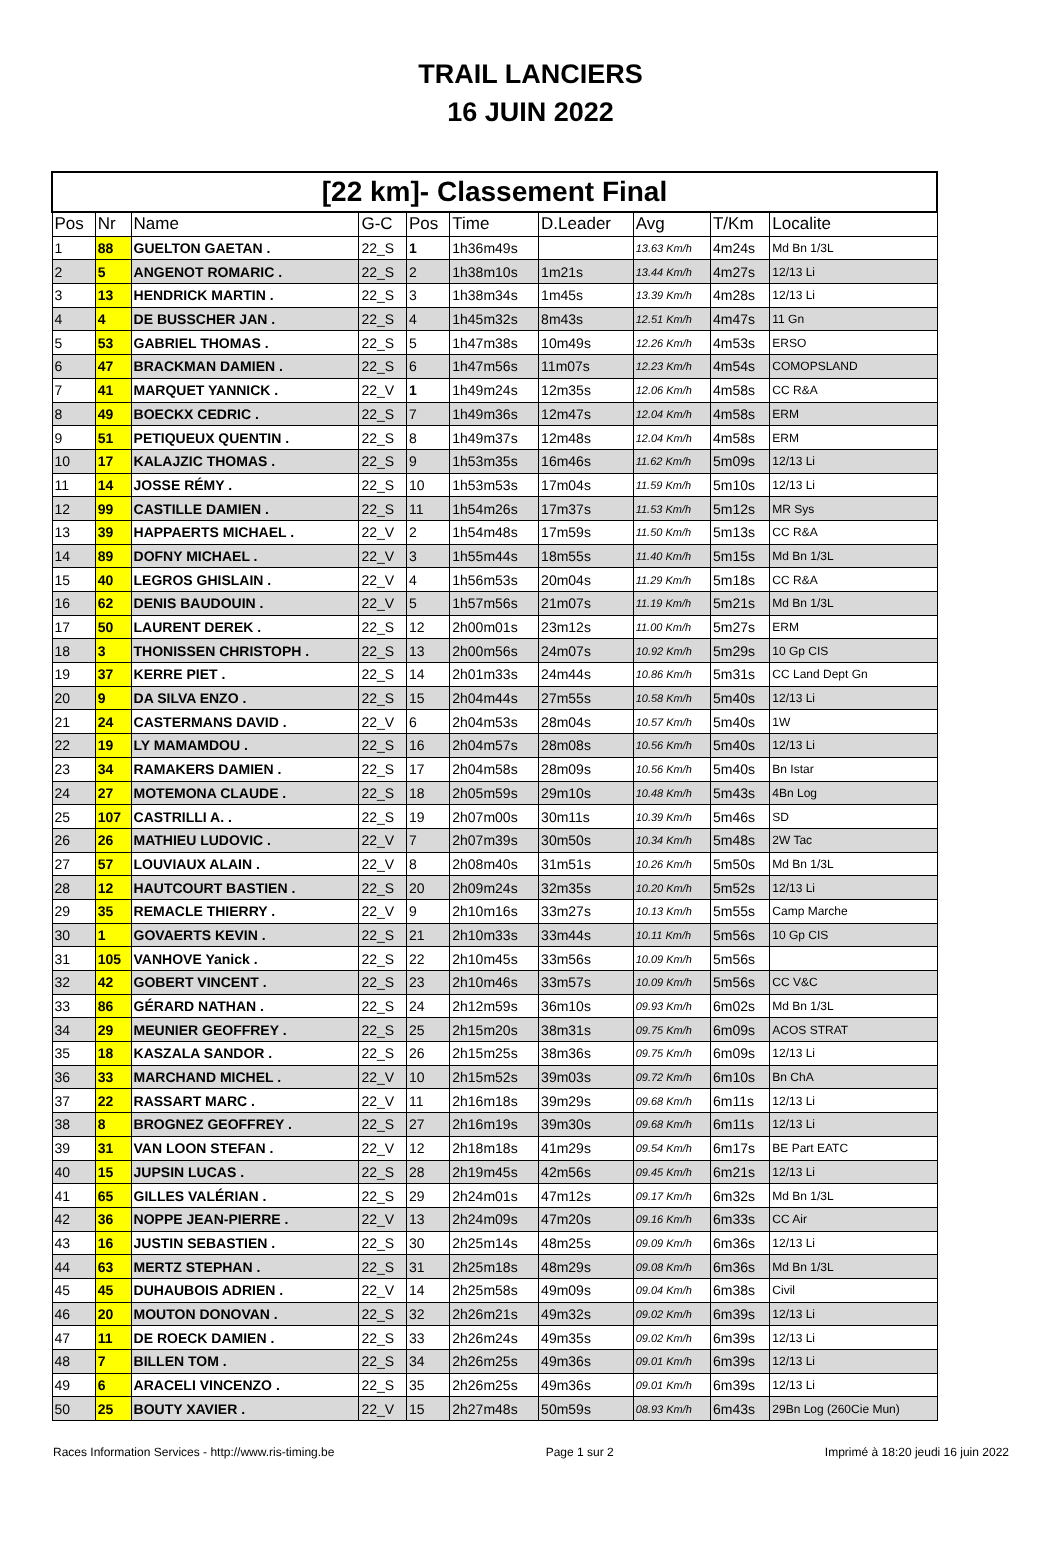TRAIL LANCIERS
16 JUIN 2022
| [22 km]- Classement Final | | | | | | | | | |
| Pos | Nr | Name | G-C | Pos | Time | D.Leader | Avg | T/Km | Localite |
| 1 | 88 | GUELTON GAETAN . | 22_S | 1 | 1h36m49s | | 13.63 Km/h | 4m24s | Md Bn 1/3L |
| 2 | 5 | ANGENOT ROMARIC . | 22_S | 2 | 1h38m10s | 1m21s | 13.44 Km/h | 4m27s | 12/13 Li |
| 3 | 13 | HENDRICK MARTIN . | 22_S | 3 | 1h38m34s | 1m45s | 13.39 Km/h | 4m28s | 12/13 Li |
| 4 | 4 | DE BUSSCHER JAN . | 22_S | 4 | 1h45m32s | 8m43s | 12.51 Km/h | 4m47s | 11 Gn |
| 5 | 53 | GABRIEL THOMAS . | 22_S | 5 | 1h47m38s | 10m49s | 12.26 Km/h | 4m53s | ERSO |
| 6 | 47 | BRACKMAN DAMIEN . | 22_S | 6 | 1h47m56s | 11m07s | 12.23 Km/h | 4m54s | COMOPSLAND |
| 7 | 41 | MARQUET YANNICK . | 22_V | 1 | 1h49m24s | 12m35s | 12.06 Km/h | 4m58s | CC R&A |
| 8 | 49 | BOECKX CEDRIC . | 22_S | 7 | 1h49m36s | 12m47s | 12.04 Km/h | 4m58s | ERM |
| 9 | 51 | PETIQUEUX QUENTIN . | 22_S | 8 | 1h49m37s | 12m48s | 12.04 Km/h | 4m58s | ERM |
| 10 | 17 | KALAJZIC THOMAS . | 22_S | 9 | 1h53m35s | 16m46s | 11.62 Km/h | 5m09s | 12/13 Li |
| 11 | 14 | JOSSE RÉMY . | 22_S | 10 | 1h53m53s | 17m04s | 11.59 Km/h | 5m10s | 12/13 Li |
| 12 | 99 | CASTILLE DAMIEN . | 22_S | 11 | 1h54m26s | 17m37s | 11.53 Km/h | 5m12s | MR Sys |
| 13 | 39 | HAPPAERTS MICHAEL . | 22_V | 2 | 1h54m48s | 17m59s | 11.50 Km/h | 5m13s | CC R&A |
| 14 | 89 | DOFNY MICHAEL . | 22_V | 3 | 1h55m44s | 18m55s | 11.40 Km/h | 5m15s | Md Bn 1/3L |
| 15 | 40 | LEGROS GHISLAIN . | 22_V | 4 | 1h56m53s | 20m04s | 11.29 Km/h | 5m18s | CC R&A |
| 16 | 62 | DENIS BAUDOUIN . | 22_V | 5 | 1h57m56s | 21m07s | 11.19 Km/h | 5m21s | Md Bn 1/3L |
| 17 | 50 | LAURENT DEREK . | 22_S | 12 | 2h00m01s | 23m12s | 11.00 Km/h | 5m27s | ERM |
| 18 | 3 | THONISSEN CHRISTOPH . | 22_S | 13 | 2h00m56s | 24m07s | 10.92 Km/h | 5m29s | 10 Gp CIS |
| 19 | 37 | KERRE PIET . | 22_S | 14 | 2h01m33s | 24m44s | 10.86 Km/h | 5m31s | CC Land Dept Gn |
| 20 | 9 | DA SILVA ENZO . | 22_S | 15 | 2h04m44s | 27m55s | 10.58 Km/h | 5m40s | 12/13 Li |
| 21 | 24 | CASTERMANS DAVID . | 22_V | 6 | 2h04m53s | 28m04s | 10.57 Km/h | 5m40s | 1W |
| 22 | 19 | LY MAMAMDOU . | 22_S | 16 | 2h04m57s | 28m08s | 10.56 Km/h | 5m40s | 12/13 Li |
| 23 | 34 | RAMAKERS DAMIEN . | 22_S | 17 | 2h04m58s | 28m09s | 10.56 Km/h | 5m40s | Bn Istar |
| 24 | 27 | MOTEMONA CLAUDE . | 22_S | 18 | 2h05m59s | 29m10s | 10.48 Km/h | 5m43s | 4Bn Log |
| 25 | 107 | CASTRILLI A. . | 22_S | 19 | 2h07m00s | 30m11s | 10.39 Km/h | 5m46s | SD |
| 26 | 26 | MATHIEU LUDOVIC . | 22_V | 7 | 2h07m39s | 30m50s | 10.34 Km/h | 5m48s | 2W Tac |
| 27 | 57 | LOUVIAUX ALAIN . | 22_V | 8 | 2h08m40s | 31m51s | 10.26 Km/h | 5m50s | Md Bn 1/3L |
| 28 | 12 | HAUTCOURT BASTIEN . | 22_S | 20 | 2h09m24s | 32m35s | 10.20 Km/h | 5m52s | 12/13 Li |
| 29 | 35 | REMACLE THIERRY . | 22_V | 9 | 2h10m16s | 33m27s | 10.13 Km/h | 5m55s | Camp Marche |
| 30 | 1 | GOVAERTS KEVIN . | 22_S | 21 | 2h10m33s | 33m44s | 10.11 Km/h | 5m56s | 10 Gp CIS |
| 31 | 105 | VANHOVE Yanick . | 22_S | 22 | 2h10m45s | 33m56s | 10.09 Km/h | 5m56s | |
| 32 | 42 | GOBERT VINCENT . | 22_S | 23 | 2h10m46s | 33m57s | 10.09 Km/h | 5m56s | CC V&C |
| 33 | 86 | GÉRARD NATHAN . | 22_S | 24 | 2h12m59s | 36m10s | 09.93 Km/h | 6m02s | Md Bn 1/3L |
| 34 | 29 | MEUNIER GEOFFREY . | 22_S | 25 | 2h15m20s | 38m31s | 09.75 Km/h | 6m09s | ACOS STRAT |
| 35 | 18 | KASZALA SANDOR . | 22_S | 26 | 2h15m25s | 38m36s | 09.75 Km/h | 6m09s | 12/13 Li |
| 36 | 33 | MARCHAND MICHEL . | 22_V | 10 | 2h15m52s | 39m03s | 09.72 Km/h | 6m10s | Bn ChA |
| 37 | 22 | RASSART MARC . | 22_V | 11 | 2h16m18s | 39m29s | 09.68 Km/h | 6m11s | 12/13 Li |
| 38 | 8 | BROGNEZ GEOFFREY . | 22_S | 27 | 2h16m19s | 39m30s | 09.68 Km/h | 6m11s | 12/13 Li |
| 39 | 31 | VAN LOON STEFAN . | 22_V | 12 | 2h18m18s | 41m29s | 09.54 Km/h | 6m17s | BE Part EATC |
| 40 | 15 | JUPSIN LUCAS . | 22_S | 28 | 2h19m45s | 42m56s | 09.45 Km/h | 6m21s | 12/13 Li |
| 41 | 65 | GILLES VALÉRIAN . | 22_S | 29 | 2h24m01s | 47m12s | 09.17 Km/h | 6m32s | Md Bn 1/3L |
| 42 | 36 | NOPPE JEAN-PIERRE . | 22_V | 13 | 2h24m09s | 47m20s | 09.16 Km/h | 6m33s | CC Air |
| 43 | 16 | JUSTIN SEBASTIEN . | 22_S | 30 | 2h25m14s | 48m25s | 09.09 Km/h | 6m36s | 12/13 Li |
| 44 | 63 | MERTZ STEPHAN . | 22_S | 31 | 2h25m18s | 48m29s | 09.08 Km/h | 6m36s | Md Bn 1/3L |
| 45 | 45 | DUHAUBOIS ADRIEN . | 22_V | 14 | 2h25m58s | 49m09s | 09.04 Km/h | 6m38s | Civil |
| 46 | 20 | MOUTON DONOVAN . | 22_S | 32 | 2h26m21s | 49m32s | 09.02 Km/h | 6m39s | 12/13 Li |
| 47 | 11 | DE ROECK DAMIEN . | 22_S | 33 | 2h26m24s | 49m35s | 09.02 Km/h | 6m39s | 12/13 Li |
| 48 | 7 | BILLEN TOM . | 22_S | 34 | 2h26m25s | 49m36s | 09.01 Km/h | 6m39s | 12/13 Li |
| 49 | 6 | ARACELI VINCENZO . | 22_S | 35 | 2h26m25s | 49m36s | 09.01 Km/h | 6m39s | 12/13 Li |
| 50 | 25 | BOUTY XAVIER . | 22_V | 15 | 2h27m48s | 50m59s | 08.93 Km/h | 6m43s | 29Bn Log (260Cie Mun) |
Races Information Services - http://www.ris-timing.be Page 1 sur 2 Imprimé à 18:20 jeudi 16 juin 2022